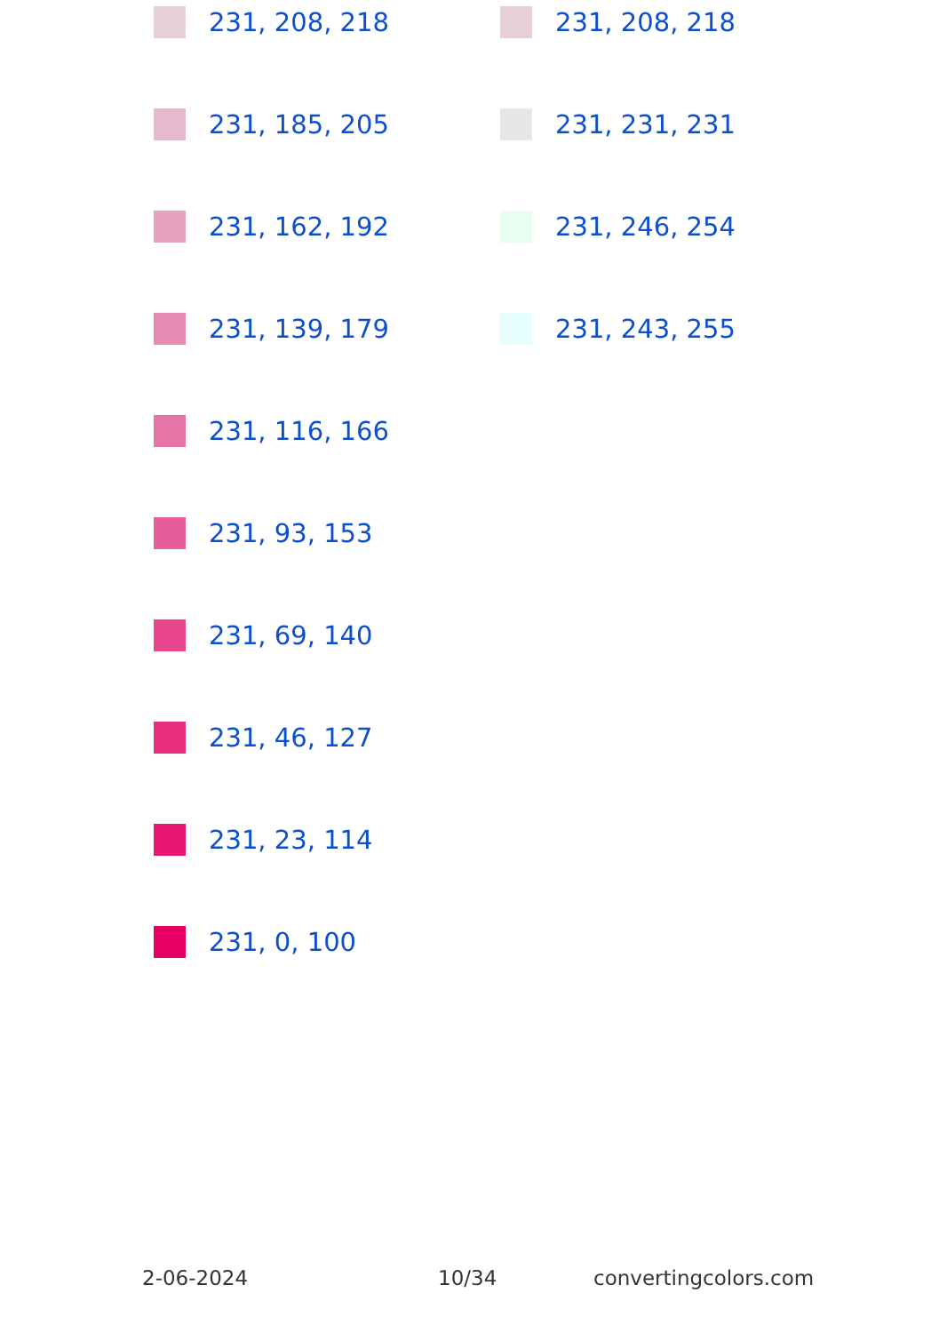231, 208, 218
231, 185, 205
231, 162, 192
231, 139, 179
231, 116, 166
231, 93, 153
231, 69, 140
231, 46, 127
231, 23, 114
231, 0, 100
231, 208, 218
231, 231, 231
231, 246, 254
231, 243, 255
2-06-2024 10/34 convertingcolors.com